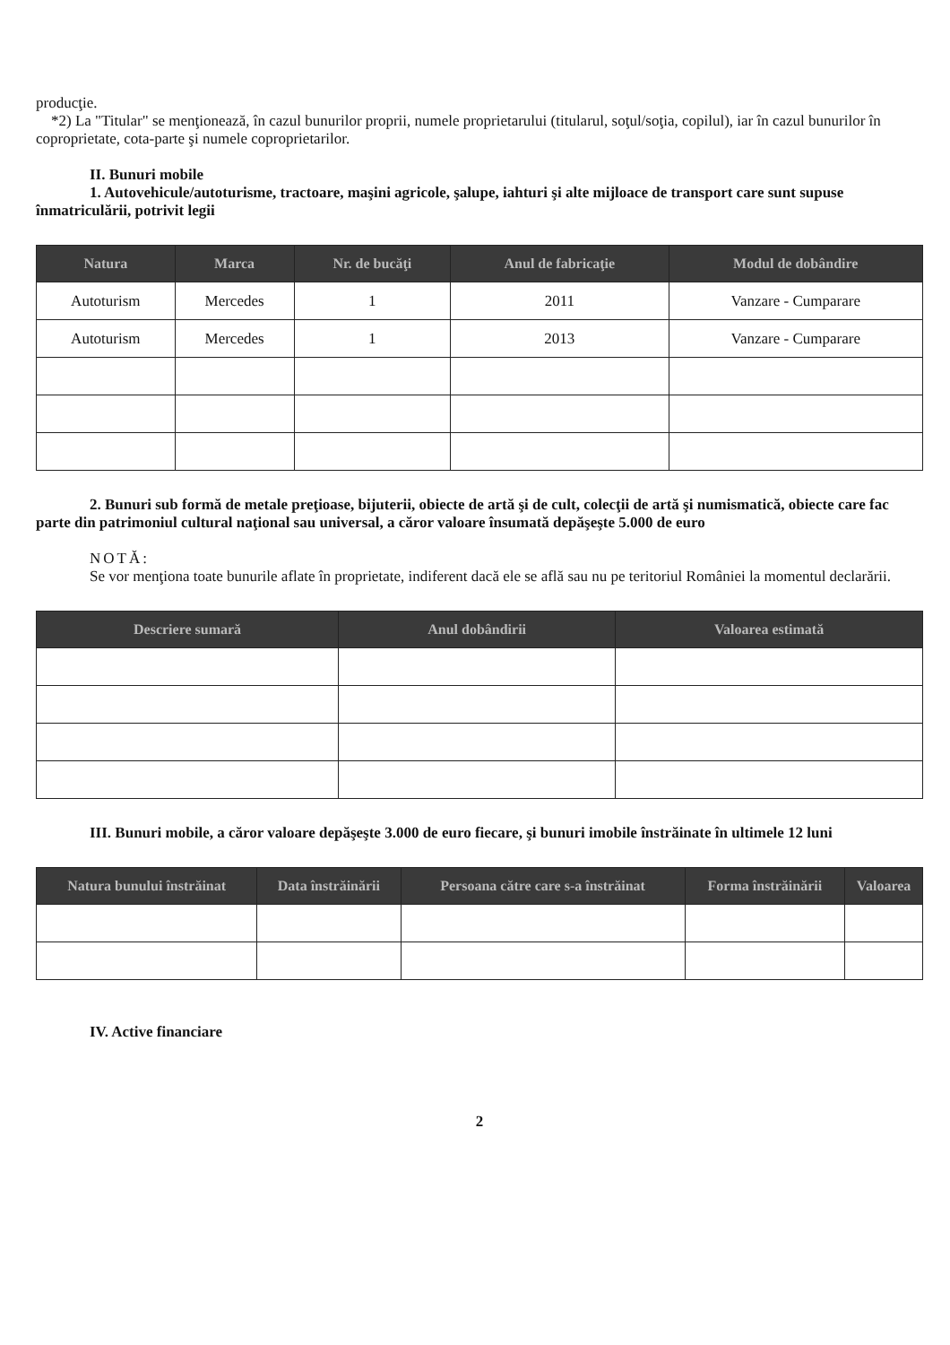producţie.
*2) La "Titular" se menţionează, în cazul bunurilor proprii, numele proprietarului (titularul, soţul/soţia, copilul), iar în cazul bunurilor în coproprietate, cota-parte şi numele coproprietarilor.
II. Bunuri mobile
1. Autovehicule/autoturisme, tractoare, maşini agricole, şalupe, iahturi şi alte mijloace de transport care sunt supuse înmatriculării, potrivit legii
| Natura | Marca | Nr. de bucăţi | Anul de fabricaţie | Modul de dobândire |
| --- | --- | --- | --- | --- |
| Autoturism | Mercedes | 1 | 2011 | Vanzare - Cumparare |
| Autoturism | Mercedes | 1 | 2013 | Vanzare - Cumparare |
2. Bunuri sub formă de metale preţioase, bijuterii, obiecte de artă şi de cult, colecţii de artă şi numismatică, obiecte care fac parte din patrimoniul cultural naţional sau universal, a căror valoare însumată depăşeşte 5.000 de euro
NOTĂ:
Se vor menţiona toate bunurile aflate în proprietate, indiferent dacă ele se află sau nu pe teritoriul României la momentul declarării.
| Descriere sumară | Anul dobândirii | Valoarea estimată |
| --- | --- | --- |
III. Bunuri mobile, a căror valoare depăşeşte 3.000 de euro fiecare, şi bunuri imobile înstrăinate în ultimele 12 luni
| Natura bunului înstrăinat | Data înstrăinării | Persoana către care s-a înstrăinat | Forma înstrăinării | Valoarea |
| --- | --- | --- | --- | --- |
IV. Active financiare
2